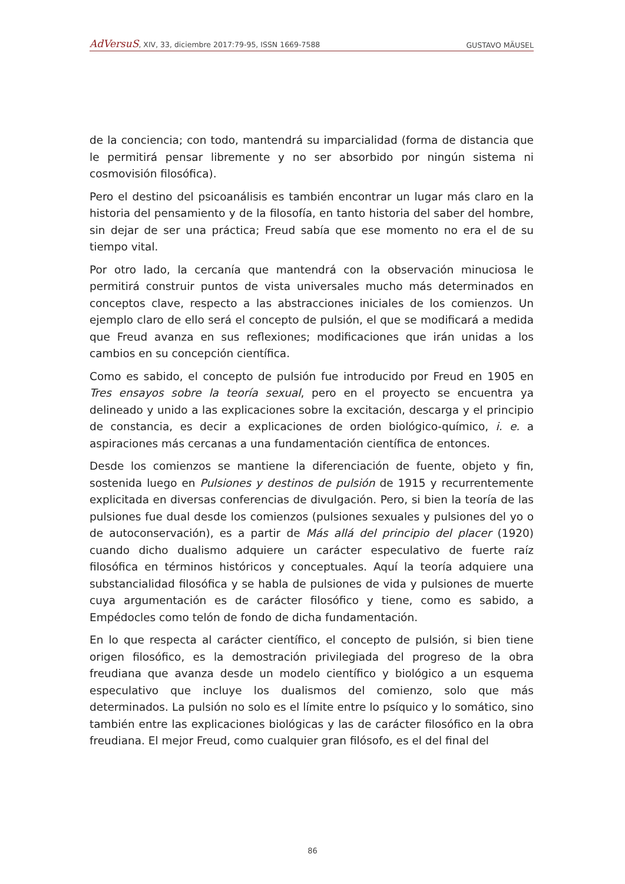AdVersuS, XIV, 33, diciembre 2017:79-95, ISSN 1669-7588 GUSTAVO MÄUSEL
de la conciencia; con todo, mantendrá su imparcialidad (forma de distancia que le permitirá pensar libremente y no ser absorbido por ningún sistema ni cosmovisión filosófica).
Pero el destino del psicoanálisis es también encontrar un lugar más claro en la historia del pensamiento y de la filosofía, en tanto historia del saber del hombre, sin dejar de ser una práctica; Freud sabía que ese momento no era el de su tiempo vital.
Por otro lado, la cercanía que mantendrá con la observación minuciosa le permitirá construir puntos de vista universales mucho más determinados en conceptos clave, respecto a las abstracciones iniciales de los comienzos. Un ejemplo claro de ello será el concepto de pulsión, el que se modificará a medida que Freud avanza en sus reflexiones; modificaciones que irán unidas a los cambios en su concepción científica.
Como es sabido, el concepto de pulsión fue introducido por Freud en 1905 en Tres ensayos sobre la teoría sexual, pero en el proyecto se encuentra ya delineado y unido a las explicaciones sobre la excitación, descarga y el principio de constancia, es decir a explicaciones de orden biológico-químico, i. e. a aspiraciones más cercanas a una fundamentación científica de entonces.
Desde los comienzos se mantiene la diferenciación de fuente, objeto y fin, sostenida luego en Pulsiones y destinos de pulsión de 1915 y recurrentemente explicitada en diversas conferencias de divulgación. Pero, si bien la teoría de las pulsiones fue dual desde los comienzos (pulsiones sexuales y pulsiones del yo o de autoconservación), es a partir de Más allá del principio del placer (1920) cuando dicho dualismo adquiere un carácter especulativo de fuerte raíz filosófica en términos históricos y conceptuales. Aquí la teoría adquiere una substancialidad filosófica y se habla de pulsiones de vida y pulsiones de muerte cuya argumentación es de carácter filosófico y tiene, como es sabido, a Empédocles como telón de fondo de dicha fundamentación.
En lo que respecta al carácter científico, el concepto de pulsión, si bien tiene origen filosófico, es la demostración privilegiada del progreso de la obra freudiana que avanza desde un modelo científico y biológico a un esquema especulativo que incluye los dualismos del comienzo, solo que más determinados. La pulsión no solo es el límite entre lo psíquico y lo somático, sino también entre las explicaciones biológicas y las de carácter filosófico en la obra freudiana. El mejor Freud, como cualquier gran filósofo, es el del final del
86